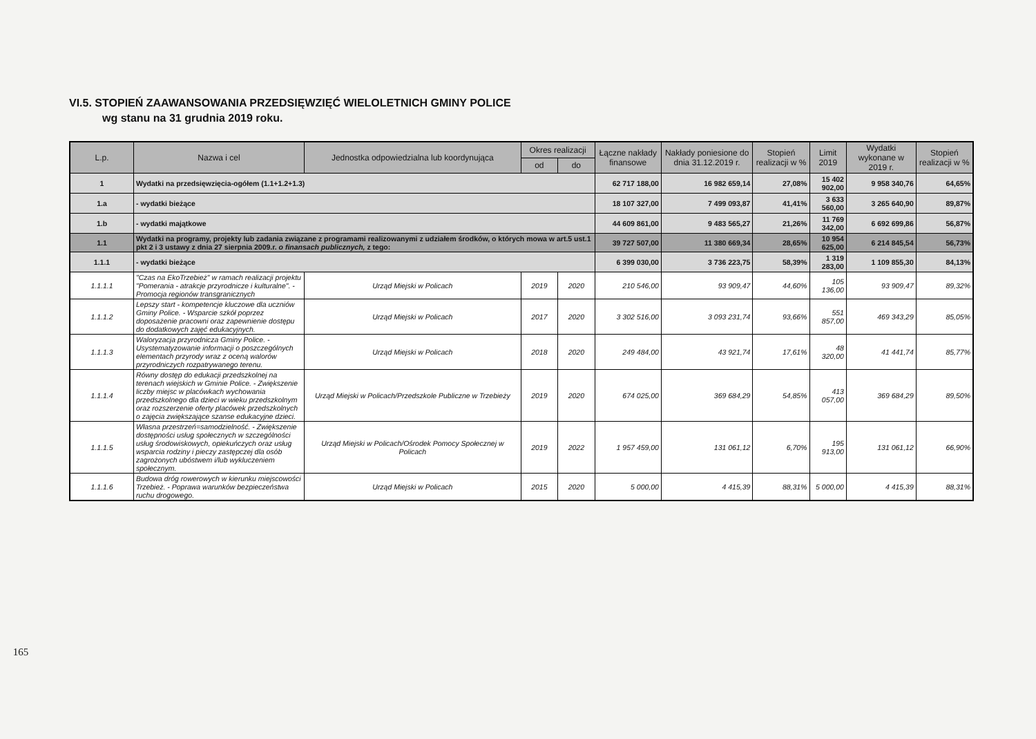165
VI.5. STOPIEŃ ZAAWANSOWANIA PRZEDSIĘWZIĘĆ WIELOLETNICH GMINY POLICE
wg stanu na 31 grudnia 2019 roku.
| L.p. | Nazwa i cel | Jednostka odpowiedzialna lub koordynująca | Okres realizacji | | Łączne nakłady finansowe | Nakłady poniesione do dnia 31.12.2019 r. | Stopień realizacji w % | Limit 2019 | Wydatki wykonane w 2019 r. | Stopień realizacji w % |
| --- | --- | --- | --- | --- | --- | --- | --- | --- | --- | --- |
| | | | od | do | | | | | | |
| 1 | Wydatki na przedsięwzięcia-ogółem (1.1+1.2+1.3) | | | | 62 717 188,00 | 16 982 659,14 | 27,08% | 15 402 902,00 | 9 958 340,76 | 64,65% |
| 1.a | - wydatki bieżące | | | | 18 107 327,00 | 7 499 093,87 | 41,41% | 3 633 560,00 | 3 265 640,90 | 89,87% |
| 1.b | - wydatki majątkowe | | | | 44 609 861,00 | 9 483 565,27 | 21,26% | 11 769 342,00 | 6 692 699,86 | 56,87% |
| 1.1 | Wydatki na programy, projekty lub zadania związane z programami realizowanymi z udziałem środków, o których mowa w art.5 ust.1 pkt 2 i 3 ustawy z dnia 27 sierpnia 2009.r. o finansach publicznych, z tego: | | | | 39 727 507,00 | 11 380 669,34 | 28,65% | 10 954 625,00 | 6 214 845,54 | 56,73% |
| 1.1.1 | - wydatki bieżące | | | | 6 399 030,00 | 3 736 223,75 | 58,39% | 1 319 283,00 | 1 109 855,30 | 84,13% |
| 1.1.1.1 | "Czas na EkoTrzebież" w ramach realizacji projektu "Pomerania - atrakcje przyrodnicze i kulturalne". - Promocja regionów transgranicznych | Urząd Miejski w Policach | 2019 | 2020 | 210 546,00 | 93 909,47 | 44,60% | 105 136,00 | 93 909,47 | 89,32% |
| 1.1.1.2 | Lepszy start - kompetencje kluczowe dla uczniów Gminy Police. - Wsparcie szkół poprzez doposażenie pracowni oraz zapewnienie dostępu do dodatkowych zajęć edukacyjnych. | Urząd Miejski w Policach | 2017 | 2020 | 3 302 516,00 | 3 093 231,74 | 93,66% | 551 857,00 | 469 343,29 | 85,05% |
| 1.1.1.3 | Waloryzacja przyrodnicza Gminy Police. - Usystematyzowanie informacji o poszczególnych elementach przyrody wraz z oceną walorów przyrodniczych rozpatrywanego terenu. | Urząd Miejski w Policach | 2018 | 2020 | 249 484,00 | 43 921,74 | 17,61% | 48 320,00 | 41 441,74 | 85,77% |
| 1.1.1.4 | Równy dostęp do edukacji przedszkolnej na terenach wiejskich w Gminie Police. - Zwiększenie liczby miejsc w placówkach wychowania przedszkolnego dla dzieci w wieku przedszkolnym oraz rozszerzenie oferty placówek przedszkolnych o zajęcia zwiększające szanse edukacyjne dzieci. | Urząd Miejski w Policach/Przedszkole Publiczne w Trzebieży | 2019 | 2020 | 674 025,00 | 369 684,29 | 54,85% | 413 057,00 | 369 684,29 | 89,50% |
| 1.1.1.5 | Własna przestrzeń=samodzielność. - Zwiększenie dostępności usług społecznych w szczególności usług środowiskowych, opiekuńczych oraz usług wsparcia rodziny i pieczy zastępczej dla osób zagrożonych ubóstwem i/lub wykluczeniem społecznym. | Urząd Miejski w Policach/Ośrodek Pomocy Społecznej w Policach | 2019 | 2022 | 1 957 459,00 | 131 061,12 | 6,70% | 195 913,00 | 131 061,12 | 66,90% |
| 1.1.1.6 | Budowa dróg rowerowych w kierunku miejscowości Trzebież. - Poprawa warunków bezpieczeństwa ruchu drogowego. | Urząd Miejski w Policach | 2015 | 2020 | 5 000,00 | 4 415,39 | 88,31% | 5 000,00 | 4 415,39 | 88,31% |